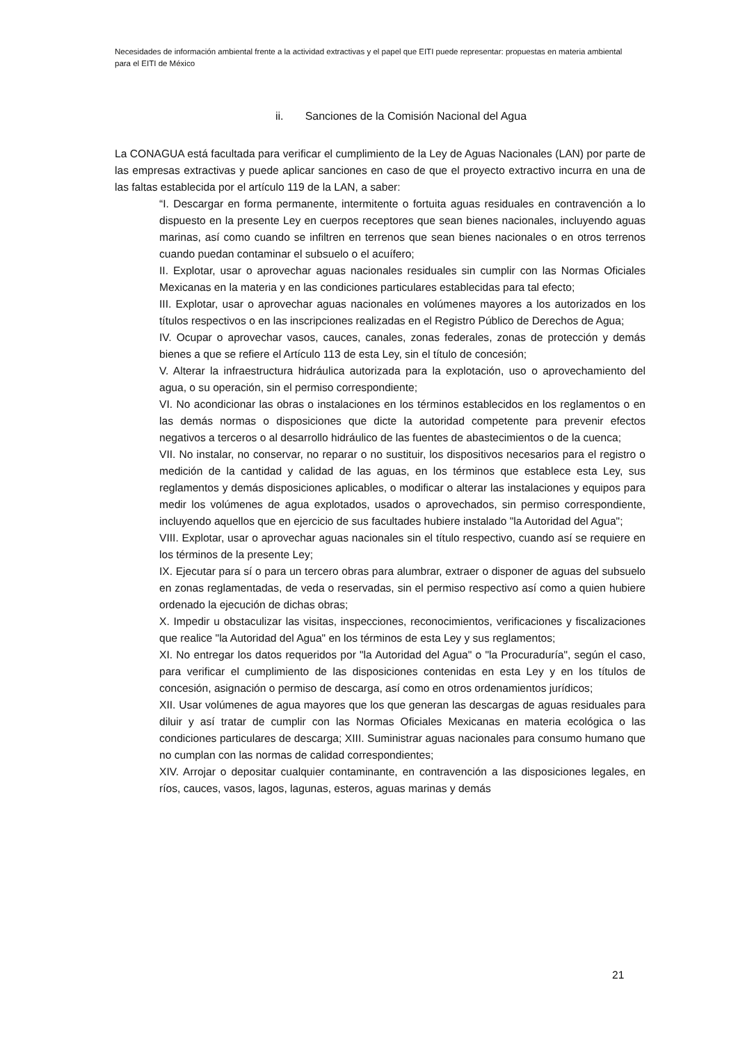Necesidades de información ambiental frente a la actividad extractivas y el papel que EITI puede representar: propuestas en materia ambiental para el EITI de México
ii. Sanciones de la Comisión Nacional del Agua
La CONAGUA está facultada para verificar el cumplimiento de la Ley de Aguas Nacionales (LAN) por parte de las empresas extractivas y puede aplicar sanciones en caso de que el proyecto extractivo incurra en una de las faltas establecida por el artículo 119 de la LAN, a saber:
“I. Descargar en forma permanente, intermitente o fortuita aguas residuales en contravención a lo dispuesto en la presente Ley en cuerpos receptores que sean bienes nacionales, incluyendo aguas marinas, así como cuando se infiltren en terrenos que sean bienes nacionales o en otros terrenos cuando puedan contaminar el subsuelo o el acuífero;
II. Explotar, usar o aprovechar aguas nacionales residuales sin cumplir con las Normas Oficiales Mexicanas en la materia y en las condiciones particulares establecidas para tal efecto;
III. Explotar, usar o aprovechar aguas nacionales en volúmenes mayores a los autorizados en los títulos respectivos o en las inscripciones realizadas en el Registro Público de Derechos de Agua;
IV. Ocupar o aprovechar vasos, cauces, canales, zonas federales, zonas de protección y demás bienes a que se refiere el Artículo 113 de esta Ley, sin el título de concesión;
V. Alterar la infraestructura hidráulica autorizada para la explotación, uso o aprovechamiento del agua, o su operación, sin el permiso correspondiente;
VI. No acondicionar las obras o instalaciones en los términos establecidos en los reglamentos o en las demás normas o disposiciones que dicte la autoridad competente para prevenir efectos negativos a terceros o al desarrollo hidráulico de las fuentes de abastecimientos o de la cuenca;
VII. No instalar, no conservar, no reparar o no sustituir, los dispositivos necesarios para el registro o medición de la cantidad y calidad de las aguas, en los términos que establece esta Ley, sus reglamentos y demás disposiciones aplicables, o modificar o alterar las instalaciones y equipos para medir los volúmenes de agua explotados, usados o aprovechados, sin permiso correspondiente, incluyendo aquellos que en ejercicio de sus facultades hubiere instalado "la Autoridad del Agua";
VIII. Explotar, usar o aprovechar aguas nacionales sin el título respectivo, cuando así se requiere en los términos de la presente Ley;
IX. Ejecutar para sí o para un tercero obras para alumbrar, extraer o disponer de aguas del subsuelo en zonas reglamentadas, de veda o reservadas, sin el permiso respectivo así como a quien hubiere ordenado la ejecución de dichas obras;
X. Impedir u obstaculizar las visitas, inspecciones, reconocimientos, verificaciones y fiscalizaciones que realice "la Autoridad del Agua" en los términos de esta Ley y sus reglamentos;
XI. No entregar los datos requeridos por "la Autoridad del Agua" o "la Procuraduría", según el caso, para verificar el cumplimiento de las disposiciones contenidas en esta Ley y en los títulos de concesión, asignación o permiso de descarga, así como en otros ordenamientos jurídicos;
XII. Usar volúmenes de agua mayores que los que generan las descargas de aguas residuales para diluir y así tratar de cumplir con las Normas Oficiales Mexicanas en materia ecológica o las condiciones particulares de descarga; XIII. Suministrar aguas nacionales para consumo humano que no cumplan con las normas de calidad correspondientes;
XIV. Arrojar o depositar cualquier contaminante, en contravención a las disposiciones legales, en ríos, cauces, vasos, lagos, lagunas, esteros, aguas marinas y demás
21